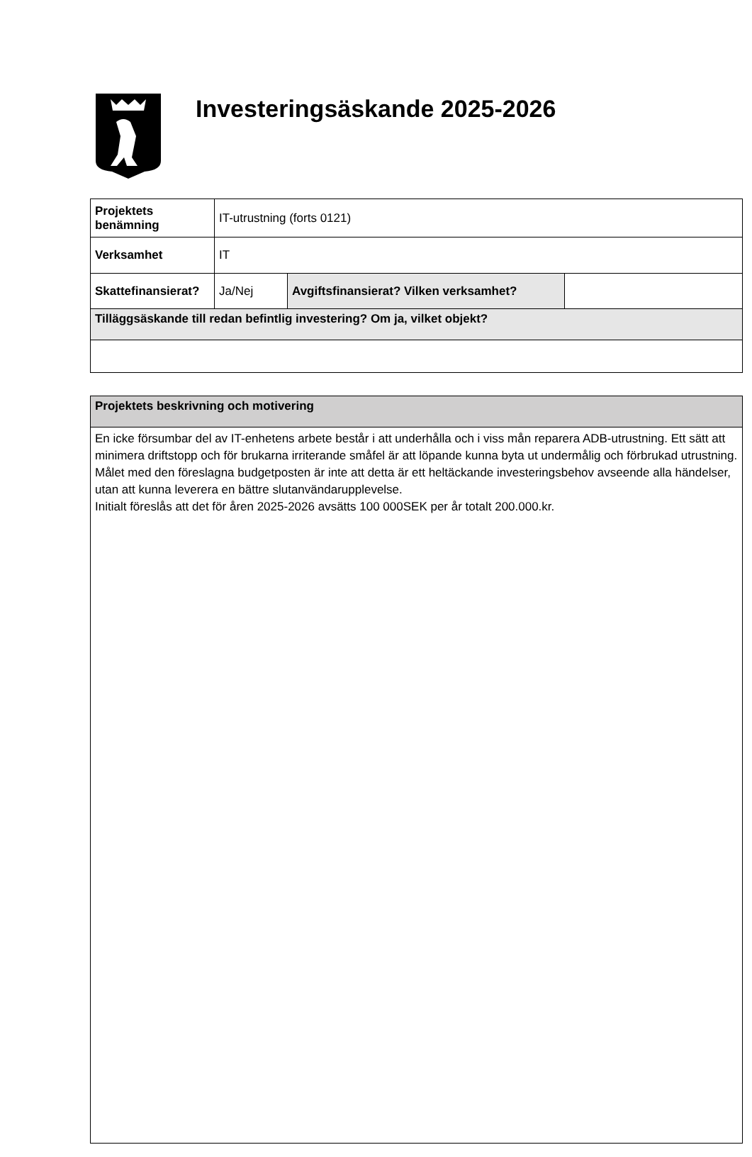Investeringsäskande 2025-2026
| Projektets benämning | IT-utrustning (forts 0121) | | |
| Verksamhet | IT | | |
| Skattefinansierat? | Ja/Nej | Avgiftsfinansierat? Vilken verksamhet? | |
| Tilläggsäskande till redan befintlig investering? Om ja, vilket objekt? | | | |
| Projektets beskrivning och motivering |
| En icke försumbar del av IT-enhetens arbete består i att underhålla och i viss mån reparera ADB-utrustning. Ett sätt att minimera driftstopp och för brukarna irriterande småfel är att löpande kunna byta ut undermålig och förbrukad utrustning. Målet med den föreslagna budgetposten är inte att detta är ett heltäckande investeringsbehov avseende alla händelser, utan att kunna leverera en bättre slutanvändarupplevelse. Initialt föreslås att det för åren 2025-2026 avsätts 100 000SEK per år totalt 200.000.kr. |